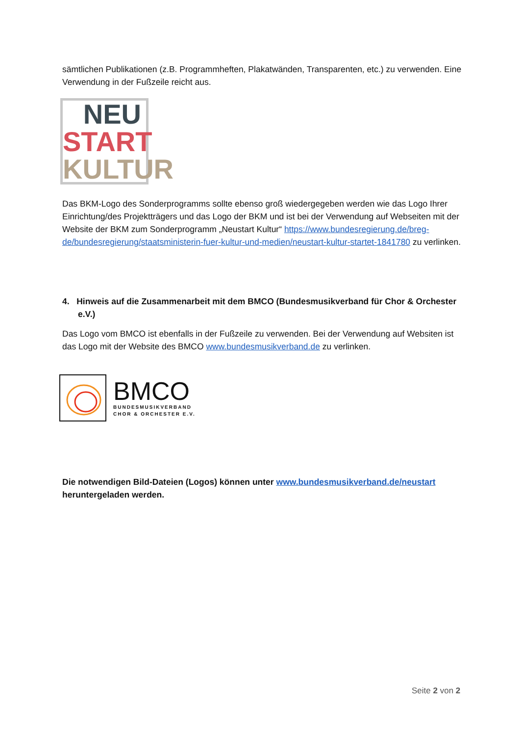sämtlichen Publikationen (z.B. Programmheften, Plakatwänden, Transparenten, etc.) zu verwenden. Eine Verwendung in der Fußzeile reicht aus.
NEU
START
KULTUR
Das BKM-Logo des Sonderprogramms sollte ebenso groß wiedergegeben werden wie das Logo Ihrer Einrichtung/des Projektträgers und das Logo der BKM und ist bei der Verwendung auf Webseiten mit der Website der BKM zum Sonderprogramm „Neustart Kultur“ https://www.bundesregierung.de/breg-de/bundesregierung/staatsministerin-fuer-kultur-und-medien/neustart-kultur-startet-1841780 zu verlinken.
4. Hinweis auf die Zusammenarbeit mit dem BMCO (Bundesmusikverband für Chor & Orchester e.V.)
Das Logo vom BMCO ist ebenfalls in der Fußzeile zu verwenden. Bei der Verwendung auf Websiten ist das Logo mit der Website des BMCO www.bundesmusikverband.de zu verlinken.
BMCO
BUNDESMUSIKVERBAND
CHOR & ORCHESTER E.V.
Die notwendigen Bild-Dateien (Logos) können unter www.bundesmusikverband.de/neustart heruntergeladen werden.
Seite 2 von 2